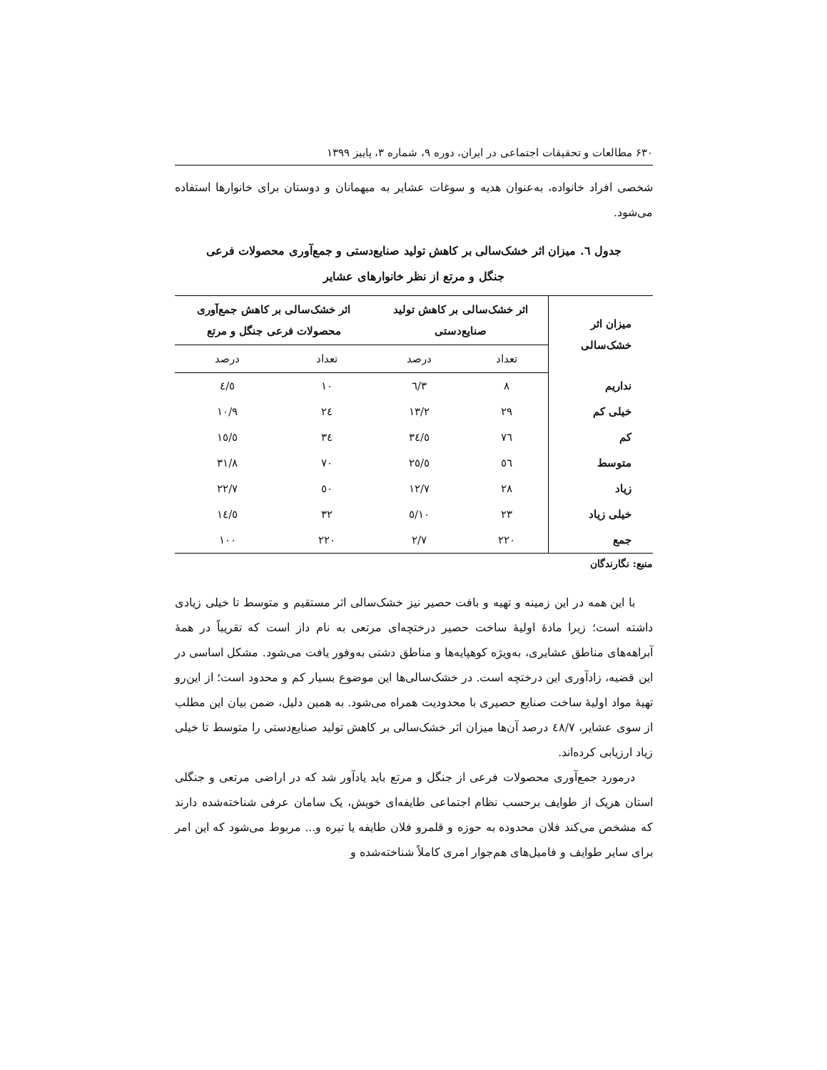۶۳۰ مطالعات و تحقیقات اجتماعی در ایران، دوره ۹، شماره ۳، پاییز ۱۳۹۹
شخصی افراد خانواده، به‌عنوان هدیه و سوغات عشایر به میهمانان و دوستان برای خانوارها استفاده می‌شود.
جدول ٦. میزان اثر خشک‌سالی بر کاهش تولید صنایع‌دستی و جمع‌آوری محصولات فرعی
جنگل و مرتع از نظر خانوارهای عشایر
| میزان اثر خشک‌سالی | اثر خشک‌سالی بر کاهش تولید صنایع‌دستی | | اثر خشک‌سالی بر کاهش جمع‌آوری محصولات فرعی جنگل و مرتع | |
| --- | --- | --- | --- | --- |
| | تعداد | درصد | تعداد | درصد |
| نداریم | ۸ | ۳/٦ | ۱۰ | ٤/٥ |
| خیلی کم | ۲۹ | ۱۳/۲ | ۲٤ | ۱۰/۹ |
| کم | ۷٦ | ۳٤/٥ | ۳٤ | ۱٥/٥ |
| متوسط | ٥٦ | ۲٥/٥ | ۷۰ | ۳۱/۸ |
| زیاد | ۲۸ | ۱۲/۷ | ٥۰ | ۲۲/۷ |
| خیلی زیاد | ۲۳ | ۱۰/٥ | ۳۲ | ۱٤/٥ |
| جمع | ۲۲۰ | ۲/۷ | ۲۲۰ | ۱۰۰ |
منبع: نگارندگان
با این همه در این زمینه و تهیه و بافت حصیر نیز خشک‌سالی اثر مستقیم و متوسط تا خیلی زیادی داشته است؛ زیرا مادهٔ اولیهٔ ساخت حصیر درختچه‌ای مرتعی به نام داز است که تقریباً در همهٔ آبراهه‌های مناطق عشایری، به‌ویژه کوهپایه‌ها و مناطق دشتی به‌وفور یافت می‌شود. مشکل اساسی در این قضیه، زادآوری این درختچه است. در خشک‌سالی‌ها این موضوع بسیار کم و محدود است؛ از این‌رو تهیهٔ مواد اولیهٔ ساخت صنایع حصیری با محدودیت همراه می‌شود. به همین دلیل، ضمن بیان این مطلب از سوی عشایر، ٤۸/۷ درصد آن‌ها میزان اثر خشک‌سالی بر کاهش تولید صنایع‌دستی را متوسط تا خیلی زیاد ارزیابی کرده‌اند.
درمورد جمع‌آوری محصولات فرعی از جنگل و مرتع باید یادآور شد که در اراضی مرتعی و جنگلی استان هریک از طوایف برحسب نظام اجتماعی طایفه‌ای خویش، یک سامان عرفی شناخته‌شده دارند که مشخص می‌کند فلان محدوده به حوزه و قلمرو فلان طایفه یا تیره و... مربوط می‌شود که این امر برای سایر طوایف و فامیل‌های هم‌جوار امری کاملاً شناخته‌شده و